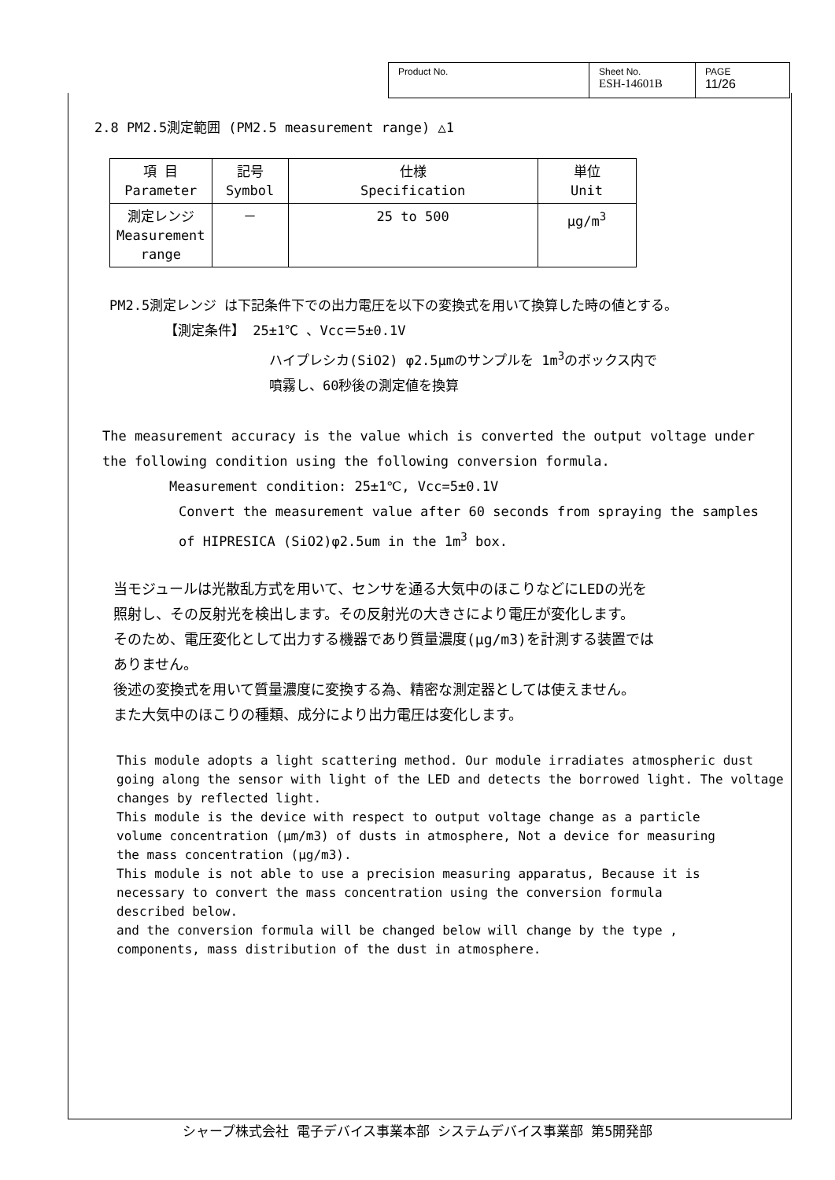| Product No. | Sheet No. ESH-14601B | PAGE 11/26 |
2.8 PM2.5測定範囲 (PM2.5 measurement range) △1
| 項 目 Parameter | 記号 Symbol | 仕様 Specification | 単位 Unit |
| 測定レンジ Measurement range | － | 25 to 500 | μg/m<sup>3</sup> |
PM2.5測定レンジ は下記条件下での出力電圧を以下の変換式を用いて換算した時の値とする。
【測定条件】 25±1℃ 、Vcc＝5±0.1V
ハイプレシカ(SiO2) φ2.5μmのサンプルを 1m<sup>3</sup>のボックス内で
噴霧し、60秒後の測定値を換算
The measurement accuracy is the value which is converted the output voltage under
the following condition using the following conversion formula.
Measurement condition: 25±1℃, Vcc=5±0.1V
Convert the measurement value after 60 seconds from spraying the samples
of HIPRESICA (SiO2)φ2.5um in the 1m<sup>3</sup> box.
当モジュールは光散乱方式を用いて、センサを通る大気中のほこりなどにLEDの光を
照射し、その反射光を検出します。その反射光の大きさにより電圧が変化します。
そのため、電圧変化として出力する機器であり質量濃度(μg/m3)を計測する装置では
ありません。
後述の変換式を用いて質量濃度に変換する為、精密な測定器としては使えません。
また大気中のほこりの種類、成分により出力電圧は変化します。
This module adopts a light scattering method. Our module irradiates atmospheric dust going along the sensor with light of the LED and detects the borrowed light. The voltage changes by reflected light.
This module is the device with respect to output voltage change as a particle
volume concentration (μm/m3) of dusts in atmosphere, Not a device for measuring
the mass concentration (μg/m3).
This module is not able to use a precision measuring apparatus, Because it is
necessary to convert the mass concentration using the conversion formula
described below.
and the conversion formula will be changed below will change by the type ,
components, mass distribution of the dust in atmosphere.
シャープ株式会社 電子デバイス事業本部 システムデバイス事業部 第5開発部